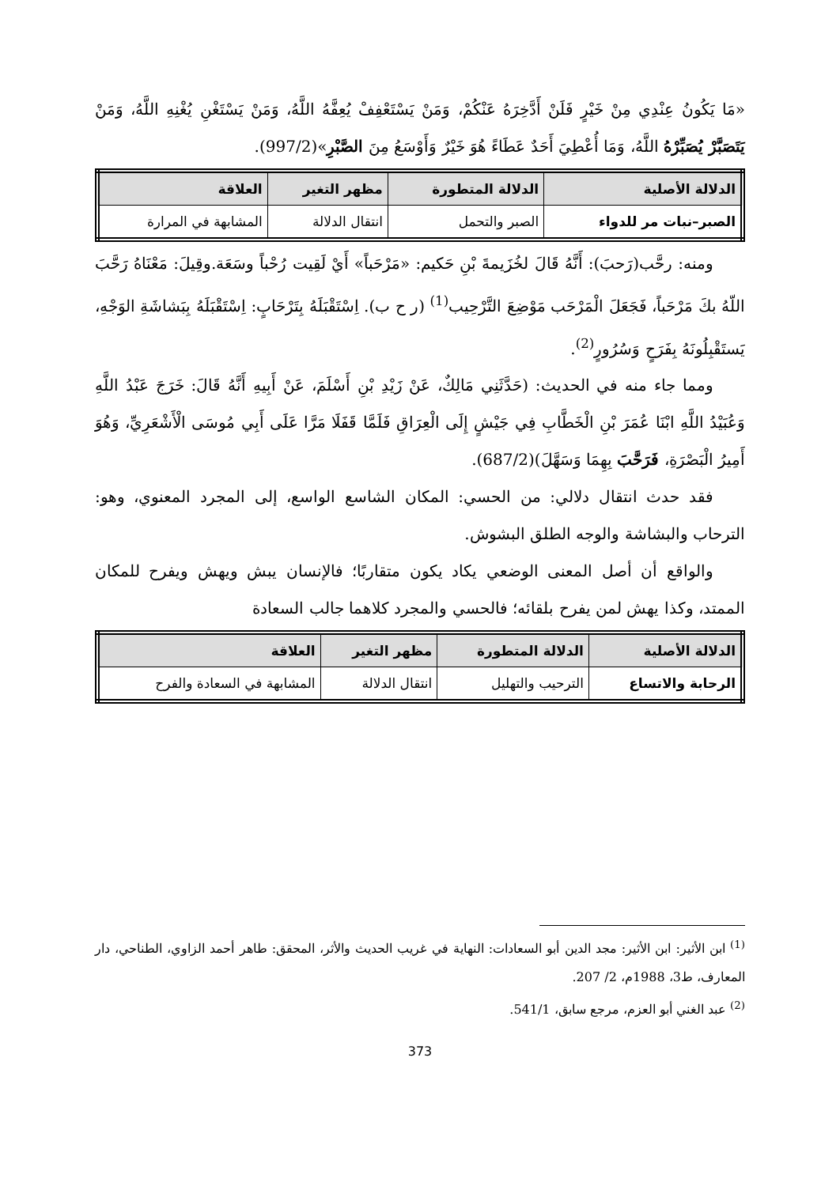«مَا يَكُونُ عِنْدِي مِنْ خَيْرٍ فَلَنْ أَدَّخِرَهُ عَنْكُمْ، وَمَنْ يَسْتَعْفِفْ يُعِفَّهُ اللَّهُ، وَمَنْ يَسْتَغْنِ يُغْنِهِ اللَّهُ، وَمَنْ يَتَصَبَّرْ يُصَبِّرْهُ اللَّهُ، وَمَا أُعْطِيَ أَحَدٌ عَطَاءً هُوَ خَيْرٌ وَأَوْسَعُ مِنَ الصَّبْرِ»(997/2).
| الدلالة الأصلية | الدلالة المتطورة | مظهر التغير | العلاقة |
| --- | --- | --- | --- |
| الصبر–نبات مر للدواء | الصبر والتحمل | انتقال الدلالة | المشابهة في المرارة |
ومنه: رحَّب(رَحبَ): أَنَّهُ قَالَ لخُزَيمةَ بْنِ حَكيم: «مَرْحَباً» أَيْ لَقِيت رُحْباً وسَعَة.وقِيلَ: مَعْنَاهُ رَحَّبَ اللّهُ بكَ مَرْحَباً، فَجَعَلَ الْمَرْحَب مَوْضِعَ التَّرْحِيب<sup>(1)</sup> (ر ح ب). اِسْتَقْبَلَهُ بِتَرْحَابٍ: اِسْتَقْبَلَهُ بِبَشاشَةِ الوَجْهِ، يَستَقْبِلُونَهُ بِفَرَحٍ وَسُرُورٍ<sup>(2)</sup>.
ومما جاء منه في الحديث: (حَدَّثَنِي مَالِكٌ، عَنْ زَيْدِ بْنِ أَسْلَمَ، عَنْ أَبِيهِ أَنَّهُ قَالَ: خَرَجَ عَبْدُ اللَّهِ وَعُبَيْدُ اللَّهِ ابْنَا عُمَرَ بْنِ الْخَطَّابِ فِي جَيْشٍ إِلَى الْعِرَاقِ فَلَمَّا قَفَلَا مَرَّا عَلَى أَبِي مُوسَى الْأَشْعَرِيِّ، وَهُوَ أَمِيرُ الْبَصْرَةِ، فَرَحَّبَ بِهِمَا وَسَهَّلَ)(687/2).
فقد حدث انتقال دلالي: من الحسي: المكان الشاسع الواسع، إلى المجرد المعنوي، وهو: الترحاب والبشاشة والوجه الطلق البشوش.
والواقع أن أصل المعنى الوضعي يكاد يكون متقاربًا؛ فالإنسان يبش ويهش ويفرح للمكان الممتد، وكذا يهش لمن يفرح بلقائه؛ فالحسي والمجرد كلاهما جالب السعادة
| الدلالة الأصلية | الدلالة المتطورة | مظهر التغير | العلاقة |
| --- | --- | --- | --- |
| الرحابة والاتساع | الترحيب والتهليل | انتقال الدلالة | المشابهة في السعادة والفرح |
<sup>(1)</sup> ابن الأثير: ابن الأثير: مجد الدين أبو السعادات: النهاية في غريب الحديث والأثر، المحقق: طاهر أحمد الزاوي، الطناحي، دار المعارف، ط3، 1988م، 2/ 207.
<sup>(2)</sup> عبد الغني أبو العزم، مرجع سابق، 541/1.
373